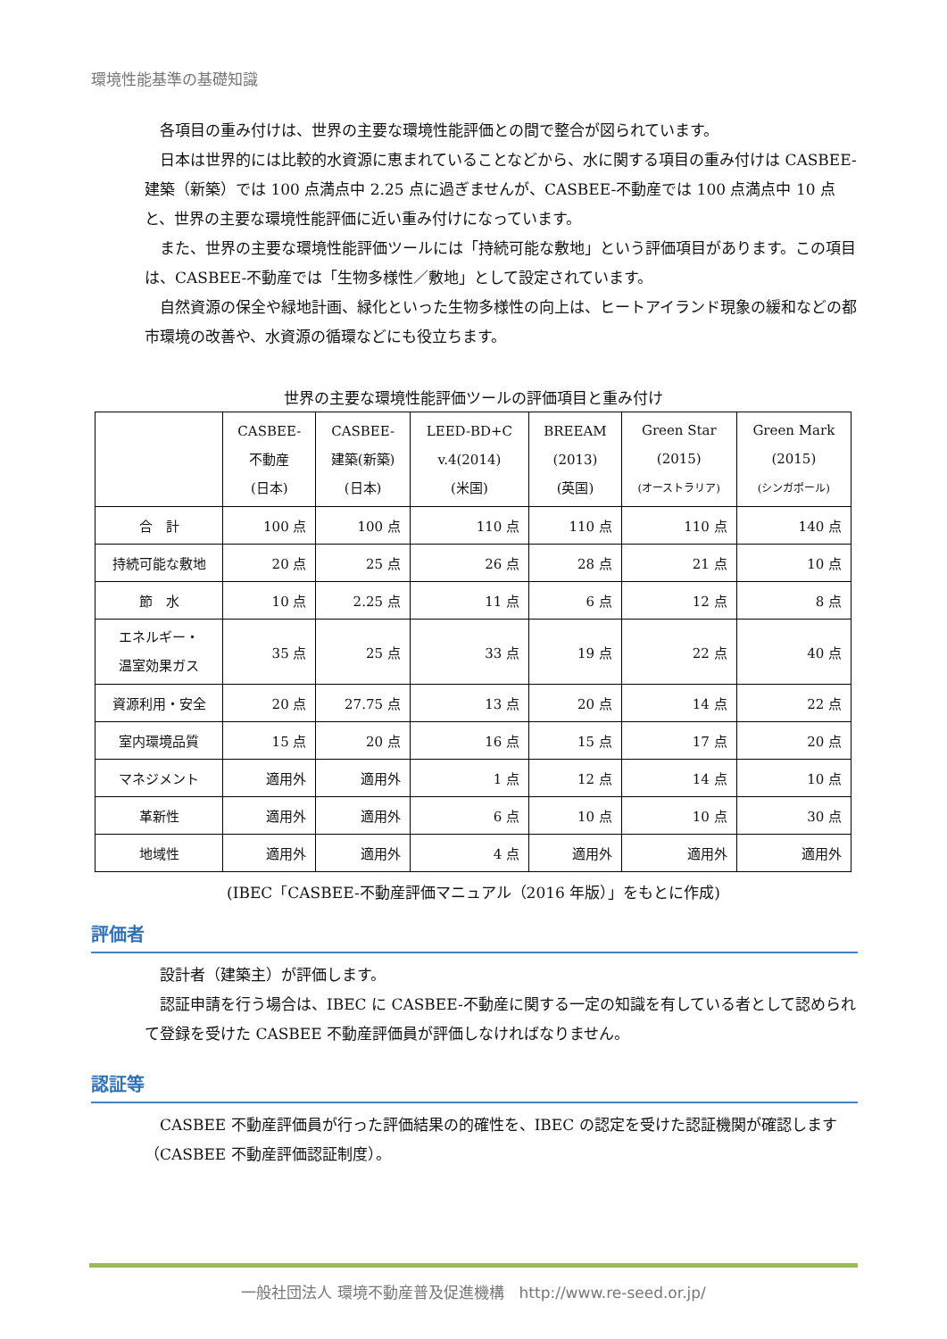環境性能基準の基礎知識
各項目の重み付けは、世界の主要な環境性能評価との間で整合が図られています。
日本は世界的には比較的水資源に恵まれていることなどから、水に関する項目の重み付けは CASBEE-建築（新築）では 100 点満点中 2.25 点に過ぎませんが、CASBEE-不動産では 100 点満点中 10 点と、世界の主要な環境性能評価に近い重み付けになっています。
また、世界の主要な環境性能評価ツールには「持続可能な敷地」という評価項目があります。この項目は、CASBEE-不動産では「生物多様性／敷地」として設定されています。
自然資源の保全や緑地計画、緑化といった生物多様性の向上は、ヒートアイランド現象の緩和などの都市環境の改善や、水資源の循環などにも役立ちます。
世界の主要な環境性能評価ツールの評価項目と重み付け
| | CASBEE- 不動産 (日本) | CASBEE- 建築(新築) (日本) | LEED-BD+C v.4(2014) (米国) | BREEAM (2013) (英国) | Green Star (2015) (オーストラリア) | Green Mark (2015) (シンガポール) |
| --- | --- | --- | --- | --- | --- | --- |
| 合 計 | 100 点 | 100 点 | 110 点 | 110 点 | 110 点 | 140 点 |
| 持続可能な敷地 | 20 点 | 25 点 | 26 点 | 28 点 | 21 点 | 10 点 |
| 節 水 | 10 点 | 2.25 点 | 11 点 | 6 点 | 12 点 | 8 点 |
| エネルギー・ 温室効果ガス | 35 点 | 25 点 | 33 点 | 19 点 | 22 点 | 40 点 |
| 資源利用・安全 | 20 点 | 27.75 点 | 13 点 | 20 点 | 14 点 | 22 点 |
| 室内環境品質 | 15 点 | 20 点 | 16 点 | 15 点 | 17 点 | 20 点 |
| マネジメント | 適用外 | 適用外 | 1 点 | 12 点 | 14 点 | 10 点 |
| 革新性 | 適用外 | 適用外 | 6 点 | 10 点 | 10 点 | 30 点 |
| 地域性 | 適用外 | 適用外 | 4 点 | 適用外 | 適用外 | 適用外 |
(IBEC「CASBEE-不動産評価マニュアル（2016 年版）」をもとに作成)
評価者
設計者（建築主）が評価します。
認証申請を行う場合は、IBEC に CASBEE-不動産に関する一定の知識を有している者として認められて登録を受けた CASBEE 不動産評価員が評価しなければなりません。
認証等
CASBEE 不動産評価員が行った評価結果の的確性を、IBEC の認定を受けた認証機関が確認します（CASBEE 不動産評価認証制度）。
一般社団法人 環境不動産普及促進機構　http://www.re-seed.or.jp/